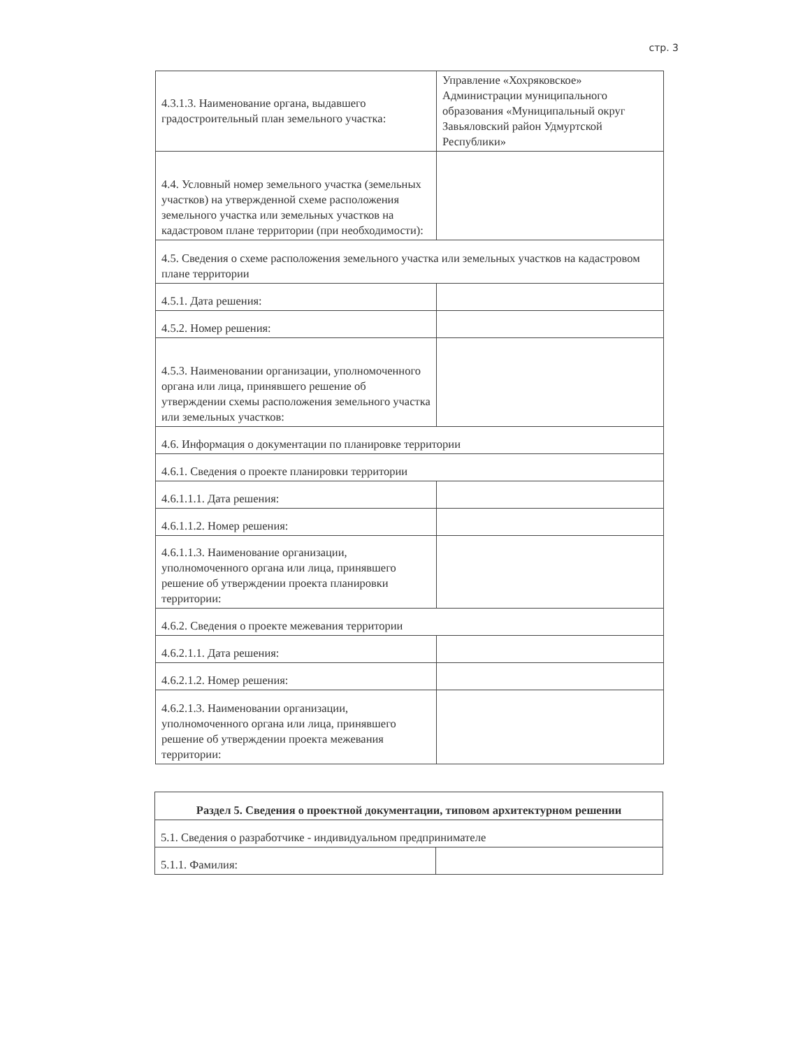стр. 3
| 4.3.1.3. Наименование органа, выдавшего градостроительный план земельного участка: | Управление «Хохряковское» Администрации муниципального образования «Муниципальный округ Завьяловский район Удмуртской Республики» |
| 4.4. Условный номер земельного участка (земельных участков) на утвержденной схеме расположения земельного участка или земельных участков на кадастровом плане территории (при необходимости): | |
| 4.5. Сведения о схеме расположения земельного участка или земельных участков на кадастровом плане территории | |
| 4.5.1. Дата решения: | |
| 4.5.2. Номер решения: | |
| 4.5.3. Наименовании организации, уполномоченного органа или лица, принявшего решение об утверждении схемы расположения земельного участка или земельных участков: | |
| 4.6. Информация о документации по планировке территории | |
| 4.6.1. Сведения о проекте планировки территории | |
| 4.6.1.1.1. Дата решения: | |
| 4.6.1.1.2. Номер решения: | |
| 4.6.1.1.3. Наименование организации, уполномоченного органа или лица, принявшего решение об утверждении проекта планировки территории: | |
| 4.6.2. Сведения о проекте межевания территории | |
| 4.6.2.1.1. Дата решения: | |
| 4.6.2.1.2. Номер решения: | |
| 4.6.2.1.3. Наименовании организации, уполномоченного органа или лица, принявшего решение об утверждении проекта межевания территории: | |
| Раздел 5. Сведения о проектной документации, типовом архитектурном решении | |
| 5.1. Сведения о разработчике - индивидуальном предпринимателе | |
| 5.1.1. Фамилия: | |